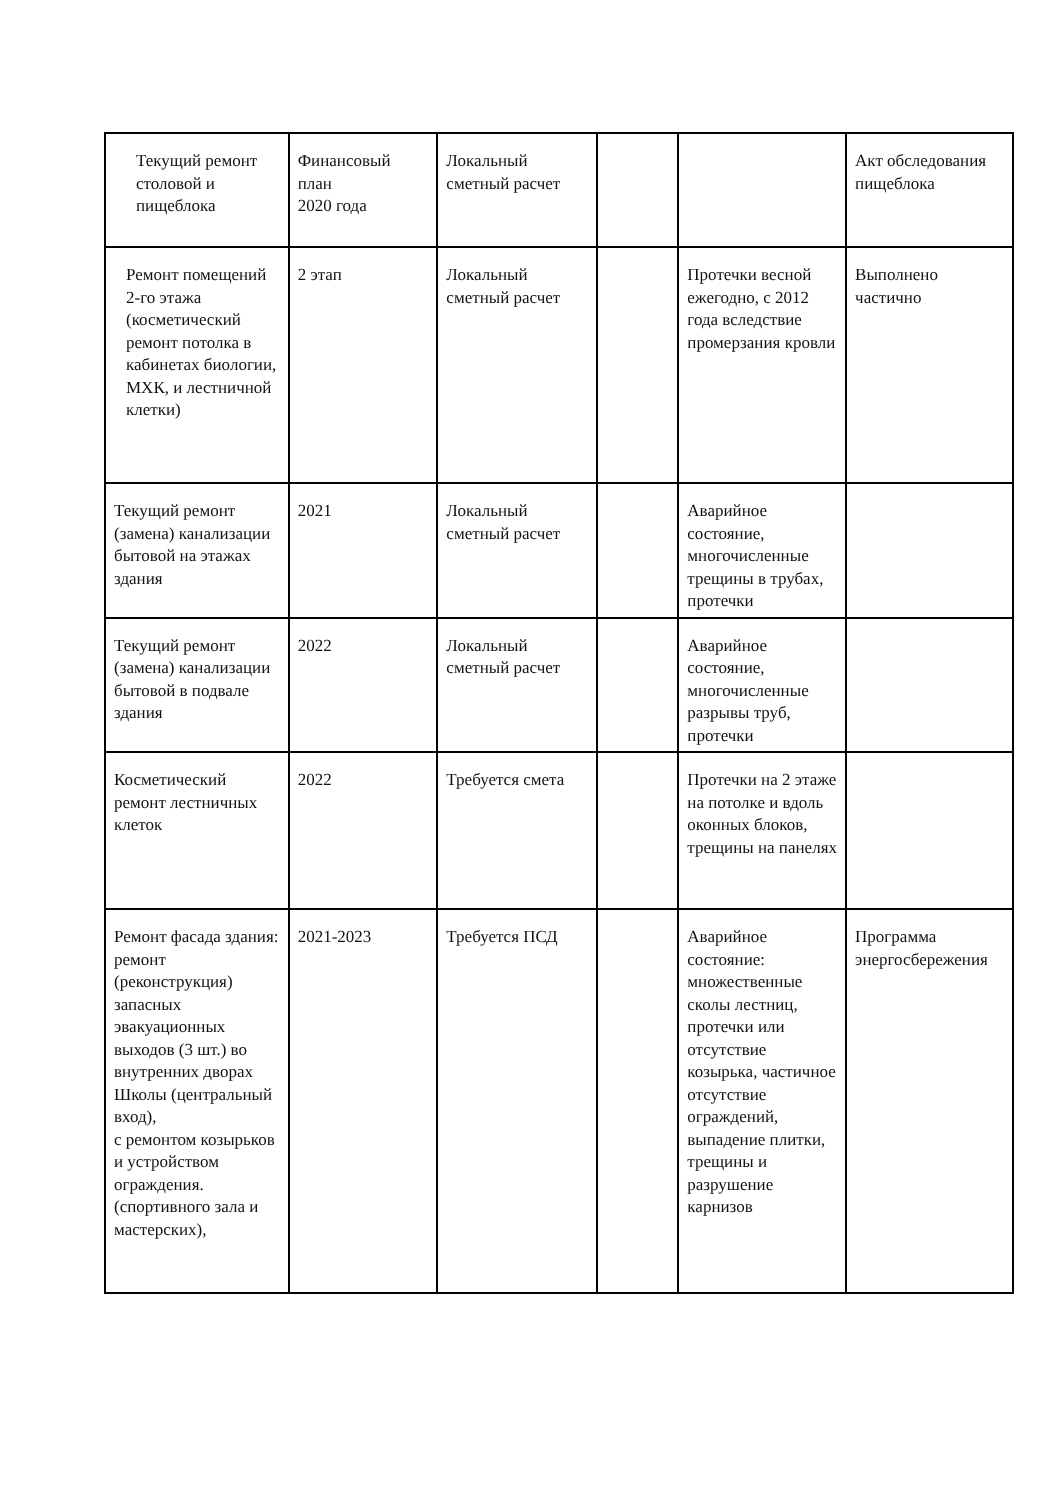| Текущий ремонт столовой и пищеблока | Финансовый план 2020 года | Локальный сметный расчет | | | Акт обследования пищеблока |
| Ремонт помещений 2-го этажа (косметический ремонт потолка в кабинетах биологии, МХК, и лестничной клетки) | 2 этап | Локальный сметный расчет | | Протечки весной ежегодно, с 2012 года вследствие промерзания кровли | Выполнено частично |
| Текущий ремонт (замена) канализации бытовой на этажах здания | 2021 | Локальный сметный расчет | | Аварийное состояние, многочисленные трещины в трубах, протечки | |
| Текущий ремонт (замена) канализации бытовой в подвале здания | 2022 | Локальный сметный расчет | | Аварийное состояние, многочисленные разрывы труб, протечки | |
| Косметический ремонт лестничных клеток | 2022 | Требуется смета | | Протечки на 2 этаже на потолке и вдоль оконных блоков, трещины на панелях | |
| Ремонт фасада здания: ремонт (реконструкция) запасных эвакуационных выходов (3 шт.) во внутренних дворах Школы (центральный вход), с ремонтом козырьков и устройством ограждения. (спортивного зала и мастерских), | 2021-2023 | Требуется ПСД | | Аварийное состояние: множественные сколы лестниц, протечки или отсутствие козырька, частичное отсутствие ограждений, выпадение плитки, трещины и разрушение карнизов | Программа энергосбережения |